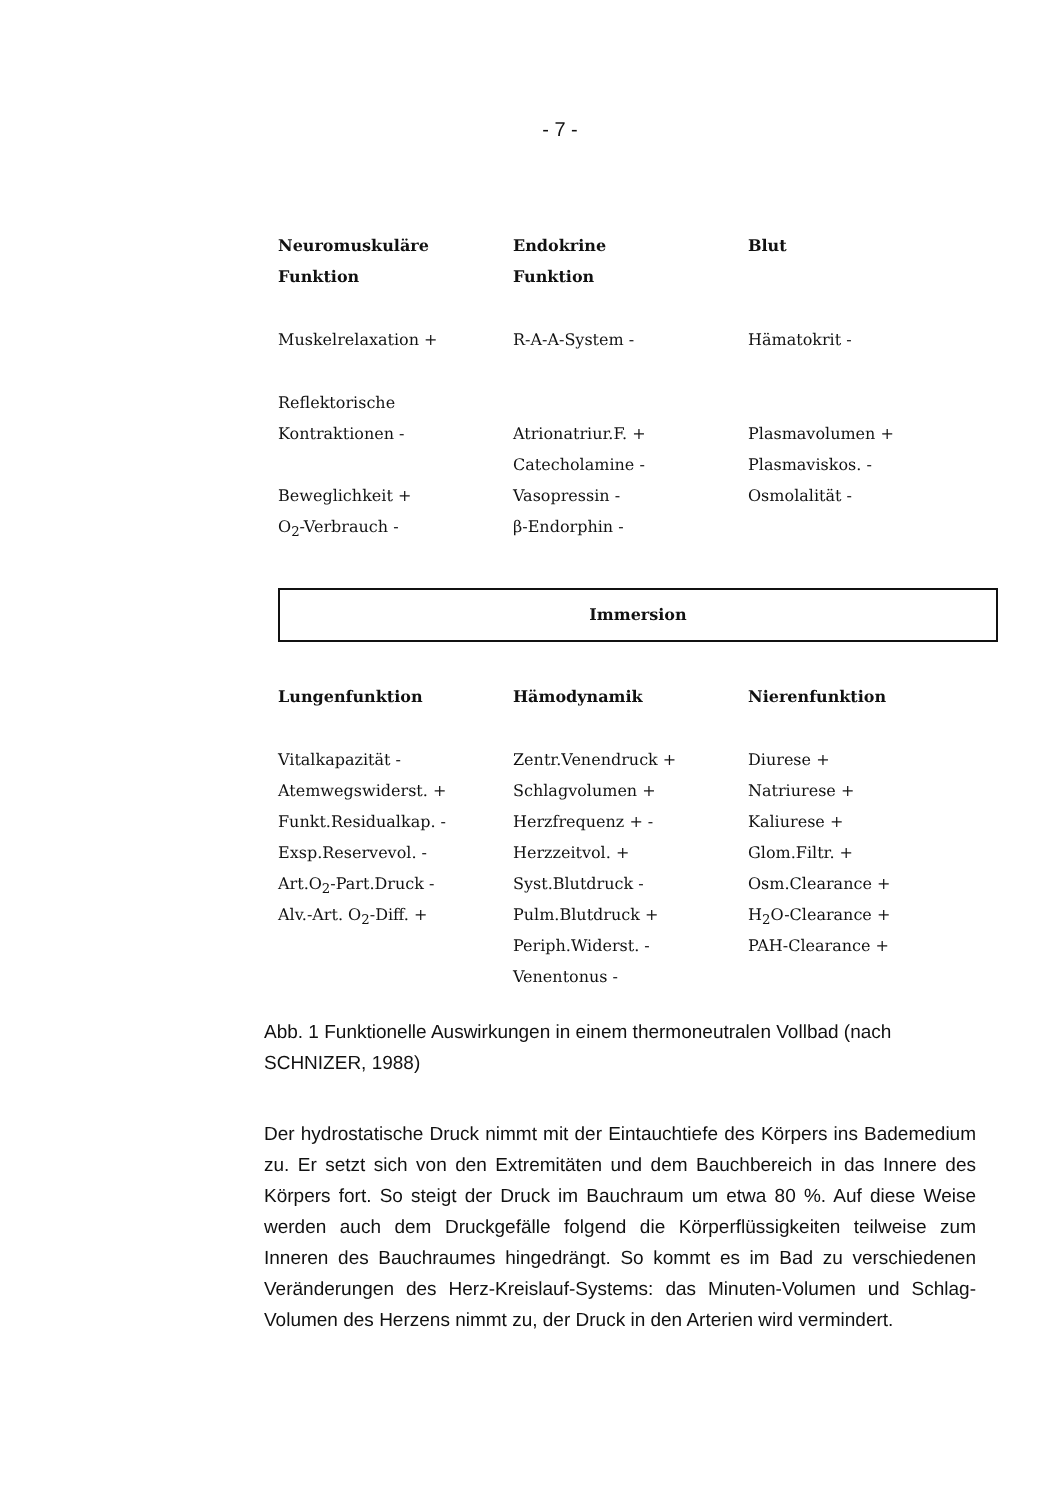- 7 -
| Neuromuskuläre | Endokrine | Blut |
| --- | --- | --- |
| Funktion | Funktion | |
| Muskelrelaxation + | R-A-A-System - | Hämatokrit - |
| Reflektorische | | |
| Kontraktionen - | Atrionatriur.F. + | Plasmavolumen + |
| | Catecholamine - | Plasmaviskos. - |
| Beweglichkeit + | Vasopressin - | Osmolalität - |
| O<sub>2</sub>-Verbrauch - | β-Endorphin - | |
Immersion
| Lungenfunktion | Hämodynamik | Nierenfunktion |
| --- | --- | --- |
| Vitalkapazität - | Zentr.Venendruck + | Diurese + |
| Atemwegswiderst. + | Schlagvolumen + | Natriurese + |
| Funkt.Residualkap. - | Herzfrequenz + - | Kaliurese + |
| Exsp.Reservevol. - | Herzzeitvol. + | Glom.Filtr. + |
| Art.O<sub>2</sub>-Part.Druck - | Syst.Blutdruck - | Osm.Clearance + |
| Alv.-Art. O<sub>2</sub>-Diff. + | Pulm.Blutdruck + | H<sub>2</sub>O-Clearance + |
| | Periph.Widerst. - | PAH-Clearance + |
| | Venentonus - | |
Abb. 1 Funktionelle Auswirkungen in einem thermoneutralen Vollbad (nach SCHNIZER, 1988)
Der hydrostatische Druck nimmt mit der Eintauchtiefe des Körpers ins Bademedium zu. Er setzt sich von den Extremitäten und dem Bauchbereich in das Innere des Körpers fort. So steigt der Druck im Bauchraum um etwa 80 %. Auf diese Weise werden auch dem Druckgefälle folgend die Körperflüssigkeiten teilweise zum Inneren des Bauchraumes hingedrängt. So kommt es im Bad zu verschiedenen Veränderungen des Herz-Kreislauf-Systems: das Minuten-Volumen und Schlag-Volumen des Herzens nimmt zu, der Druck in den Arterien wird vermindert.